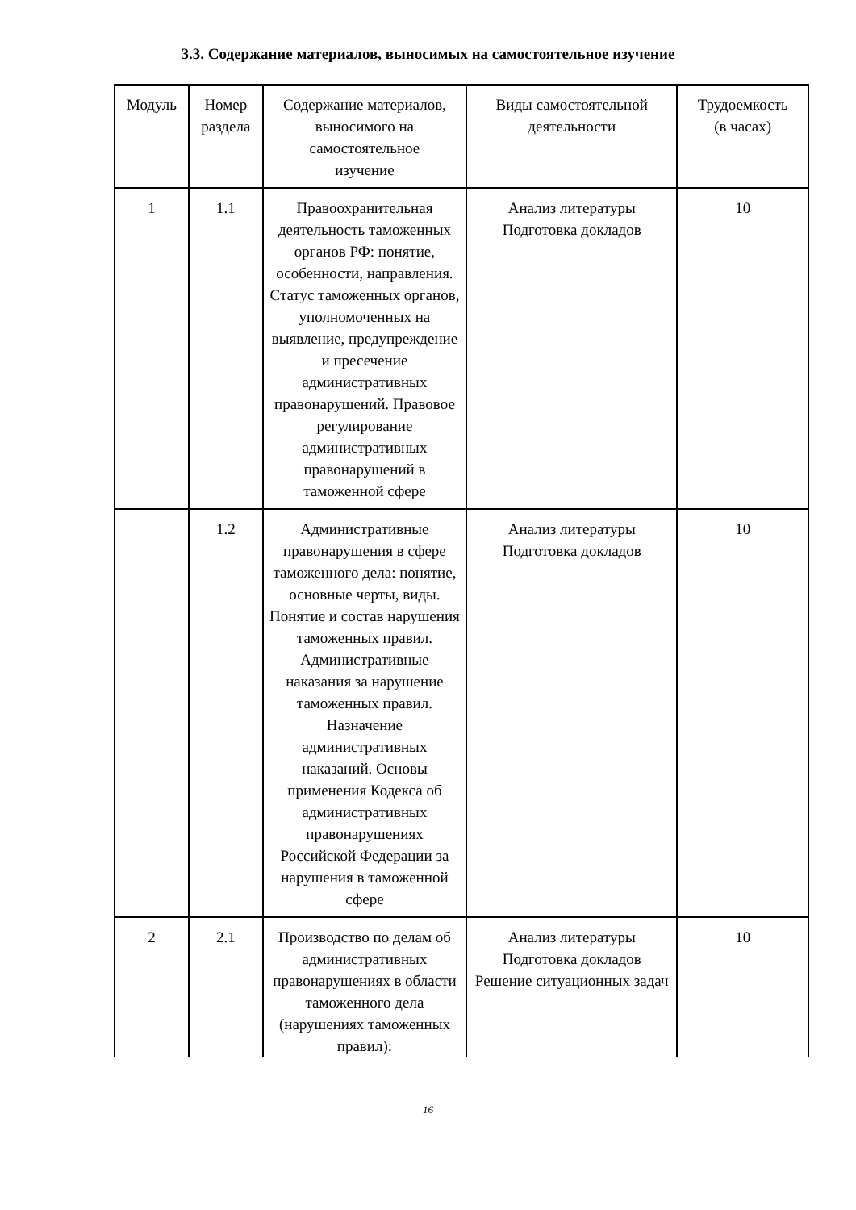3.3. Содержание материалов, выносимых на самостоятельное изучение
| Модуль | Номер раздела | Содержание материалов, выносимого на самостоятельное изучение | Виды самостоятельной деятельности | Трудоемкость (в часах) |
| --- | --- | --- | --- | --- |
| 1 | 1.1 | Правоохранительная деятельность таможенных органов РФ: понятие, особенности, направления. Статус таможенных органов, уполномоченных на выявление, предупреждение и пресечение административных правонарушений. Правовое регулирование административных правонарушений в таможенной сфере | Анализ литературы Подготовка докладов | 10 |
| | 1.2 | Административные правонарушения в сфере таможенного дела: понятие, основные черты, виды. Понятие и состав нарушения таможенных правил. Административные наказания за нарушение таможенных правил. Назначение административных наказаний. Основы применения Кодекса об административных правонарушениях Российской Федерации за нарушения в таможенной сфере | Анализ литературы Подготовка докладов | 10 |
| 2 | 2.1 | Производство по делам об административных правонарушениях в области таможенного дела (нарушениях таможенных правил): | Анализ литературы Подготовка докладов Решение ситуационных задач | 10 |
16